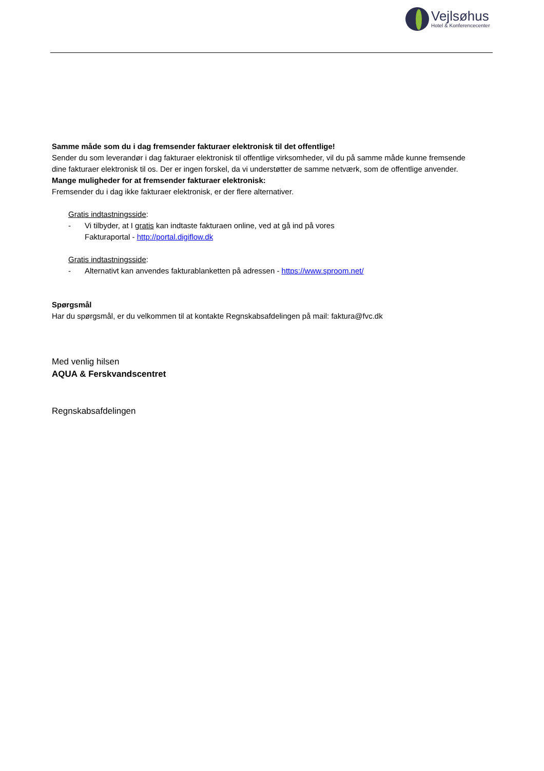Vejlsøhus
Hotel & Konferencecenter
Samme måde som du i dag fremsender fakturaer elektronisk til det offentlige!
Sender du som leverandør i dag fakturaer elektronisk til offentlige virksomheder, vil du på samme måde kunne fremsende dine fakturaer elektronisk til os. Der er ingen forskel, da vi understøtter de samme netværk, som de offentlige anvender.
Mange muligheder for at fremsender fakturaer elektronisk:
Fremsender du i dag ikke fakturaer elektronisk, er der flere alternativer.
Gratis indtastningsside:
- Vi tilbyder, at I gratis kan indtaste fakturaen online, ved at gå ind på vores
Fakturaportal - http://portal.digiflow.dk
Gratis indtastningsside:
- Alternativt kan anvendes fakturablanketten på adressen - https://www.sproom.net/
Spørgsmål
Har du spørgsmål, er du velkommen til at kontakte Regnskabsafdelingen på mail: faktura@fvc.dk
Med venlig hilsen
AQUA & Ferskvandscentret
Regnskabsafdelingen